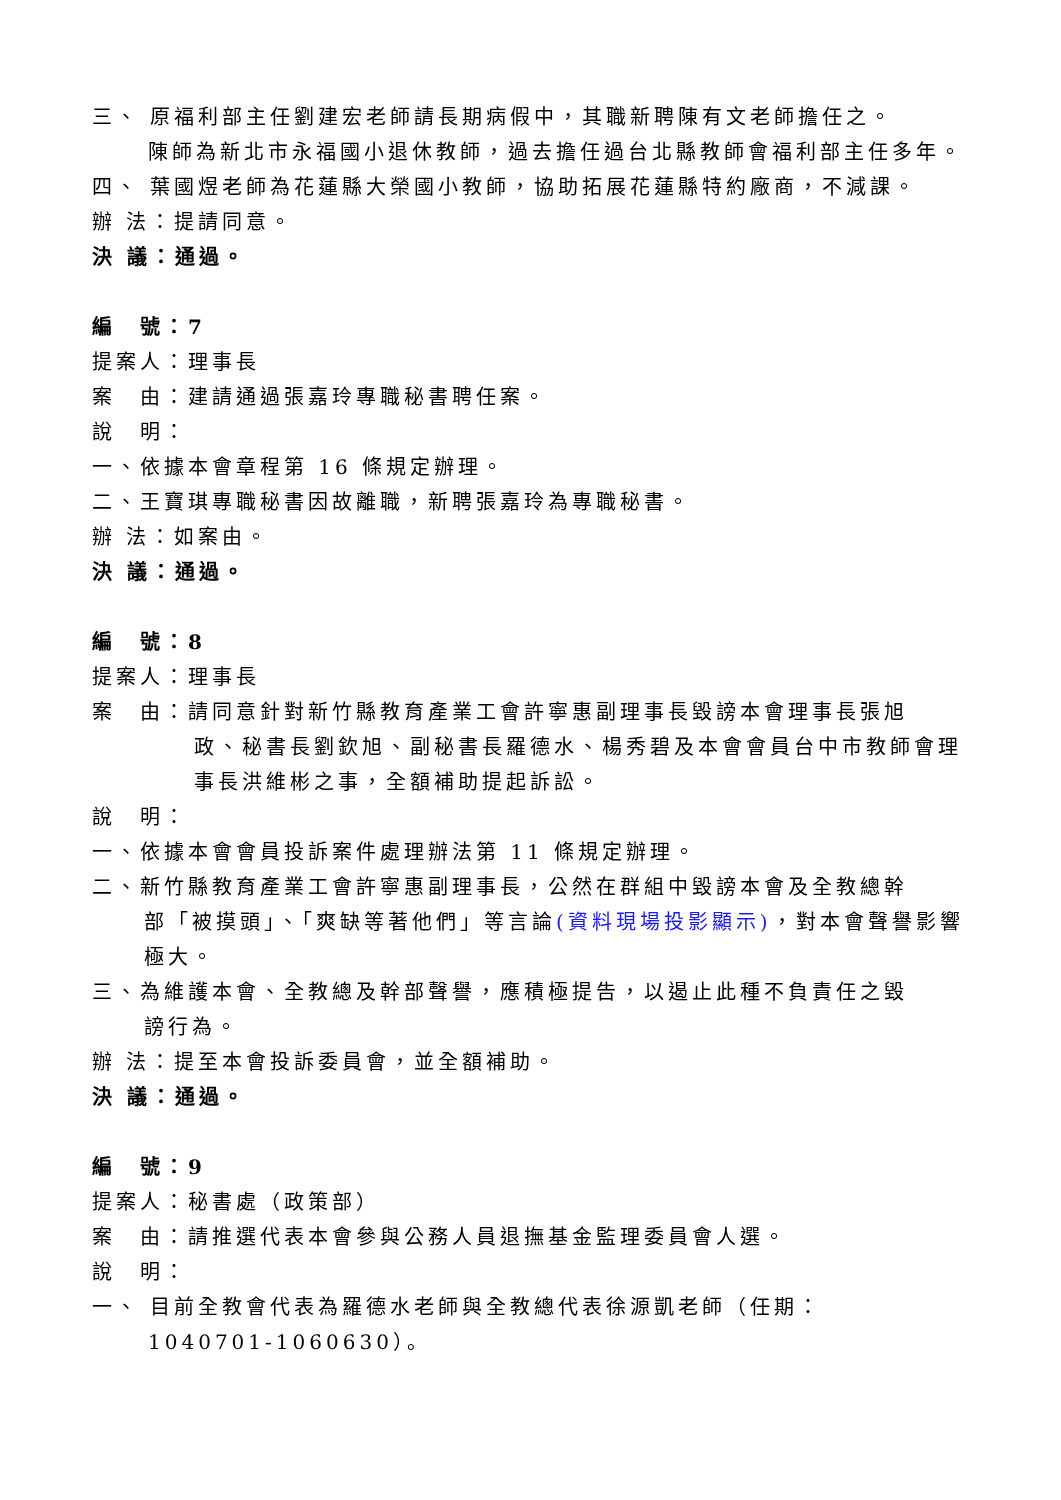三、 原福利部主任劉建宏老師請長期病假中，其職新聘陳有文老師擔任之。
陳師為新北市永福國小退休教師，過去擔任過台北縣教師會福利部主任多年。
四、 葉國煜老師為花蓮縣大榮國小教師，協助拓展花蓮縣特約廠商，不減課。
辦 法：提請同意。
決 議：通過。
編　號：7
提案人：理事長
案　由：建請通過張嘉玲專職秘書聘任案。
說　明：
一、依據本會章程第 16 條規定辦理。
二、王寶琪專職秘書因故離職，新聘張嘉玲為專職秘書。
辦 法：如案由。
決 議：通過。
編　號：8
提案人：理事長
案　由：請同意針對新竹縣教育產業工會許寧惠副理事長毀謗本會理事長張旭
政、秘書長劉欽旭、副秘書長羅德水、楊秀碧及本會會員台中市教師會理事長洪維彬之事，全額補助提起訴訟。
說　明：
一、依據本會會員投訴案件處理辦法第 11 條規定辦理。
二、新竹縣教育產業工會許寧惠副理事長，公然在群組中毀謗本會及全教總幹
部「被摸頭」、「爽缺等著他們」等言論(資料現場投影顯示)，對本會聲譽影響極大。
三、為維護本會、全教總及幹部聲譽，應積極提告，以遏止此種不負責任之毀
謗行為。
辦 法：提至本會投訴委員會，並全額補助。
決 議：通過。
編　號：9
提案人：秘書處（政策部）
案　由：請推選代表本會參與公務人員退撫基金監理委員會人選。
說　明：
一、 目前全教會代表為羅德水老師與全教總代表徐源凱老師（任期：
1040701-1060630）。